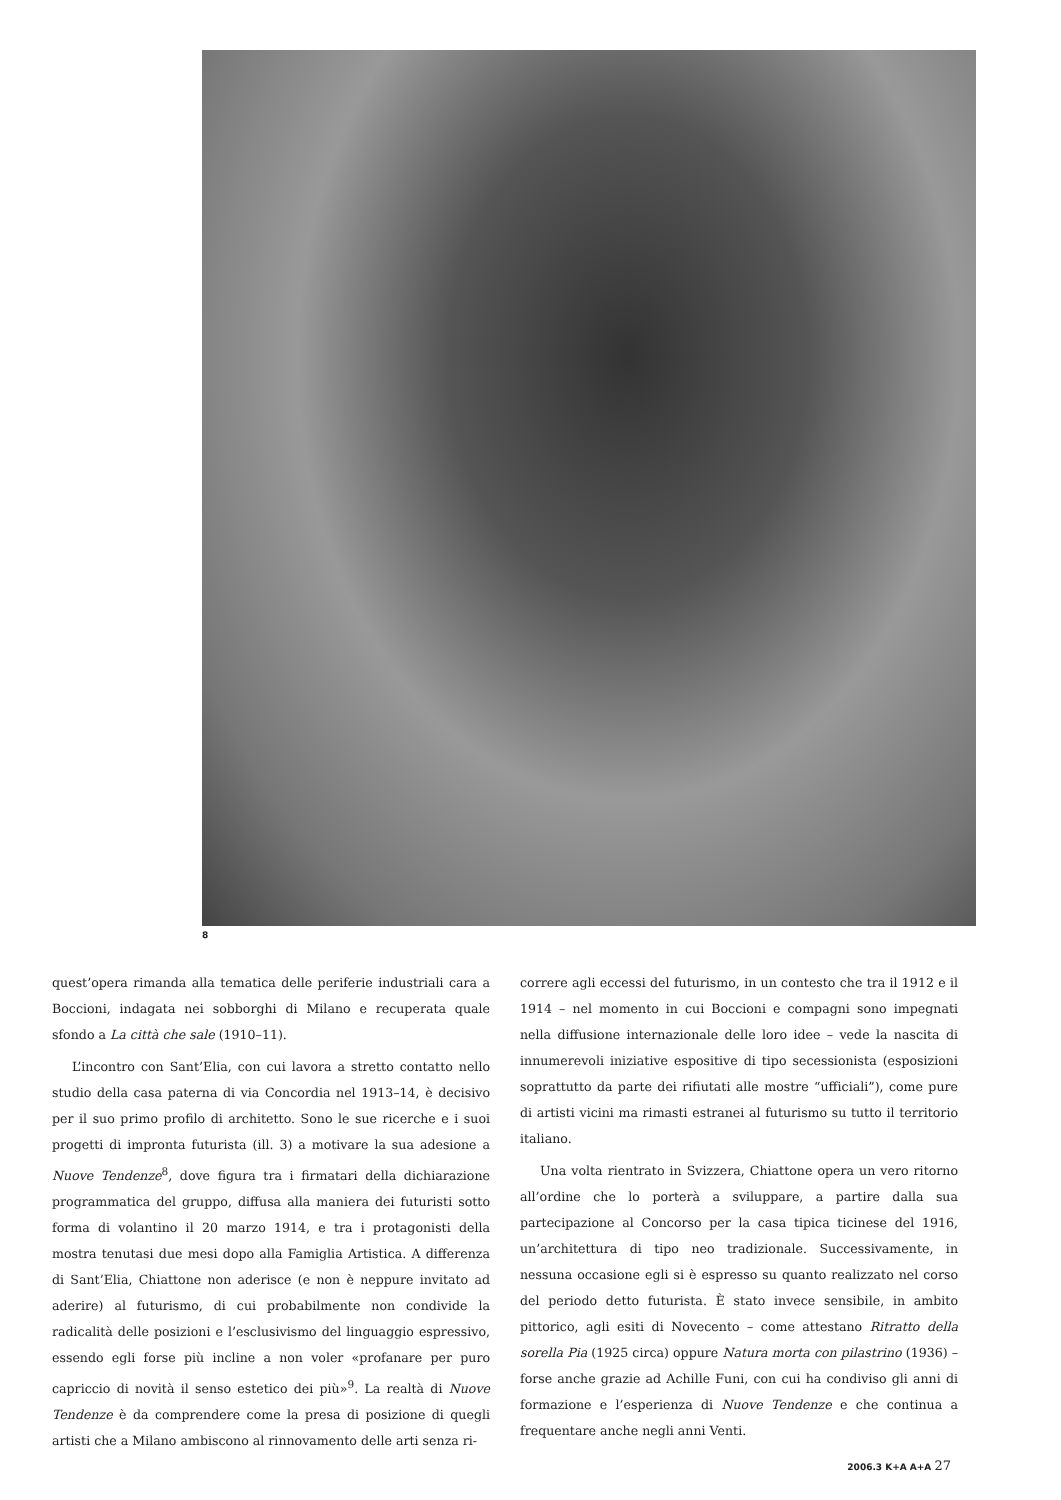8
quest’opera rimanda alla tematica delle periferie industriali cara a Boccioni, indagata nei sobborghi di Milano e recuperata quale sfondo a La città che sale (1910–11).
L’incontro con Sant’Elia, con cui lavora a stretto contatto nello studio della casa paterna di via Concordia nel 1913–14, è decisivo per il suo primo profilo di architetto. Sono le sue ricerche e i suoi progetti di impronta futurista (ill. 3) a motivare la sua adesione a Nuove Tendenze<sup>8</sup>, dove figura tra i firmatari della dichiarazione programmatica del gruppo, diffusa alla maniera dei futuristi sotto forma di volantino il 20 marzo 1914, e tra i protagonisti della mostra tenutasi due mesi dopo alla Famiglia Artistica. A differenza di Sant’Elia, Chiattone non aderisce (e non è neppure invitato ad aderire) al futurismo, di cui probabilmente non condivide la radicalità delle posizioni e l’esclusivismo del linguaggio espressivo, essendo egli forse più incline a non voler «profanare per puro capriccio di novità il senso estetico dei più»<sup>9</sup>. La realtà di Nuove Tendenze è da comprendere come la presa di posizione di quegli artisti che a Milano ambiscono al rinnovamento delle arti senza ri-
correre agli eccessi del futurismo, in un contesto che tra il 1912 e il 1914 – nel momento in cui Boccioni e compagni sono impegnati nella diffusione internazionale delle loro idee – vede la nascita di innumerevoli iniziative espositive di tipo secessionista (esposizioni soprattutto da parte dei rifiutati alle mostre “ufficiali”), come pure di artisti vicini ma rimasti estranei al futurismo su tutto il territorio italiano.
Una volta rientrato in Svizzera, Chiattone opera un vero ritorno all’ordine che lo porterà a sviluppare, a partire dalla sua partecipazione al Concorso per la casa tipica ticinese del 1916, un’architettura di tipo neo tradizionale. Successivamente, in nessuna occasione egli si è espresso su quanto realizzato nel corso del periodo detto futurista. È stato invece sensibile, in ambito pittorico, agli esiti di Novecento – come attestano Ritratto della sorella Pia (1925 circa) oppure Natura morta con pilastrino (1936) – forse anche grazie ad Achille Funi, con cui ha condiviso gli anni di formazione e l’esperienza di Nuove Tendenze e che continua a frequentare anche negli anni Venti.
2006.3 K+A A+A 27